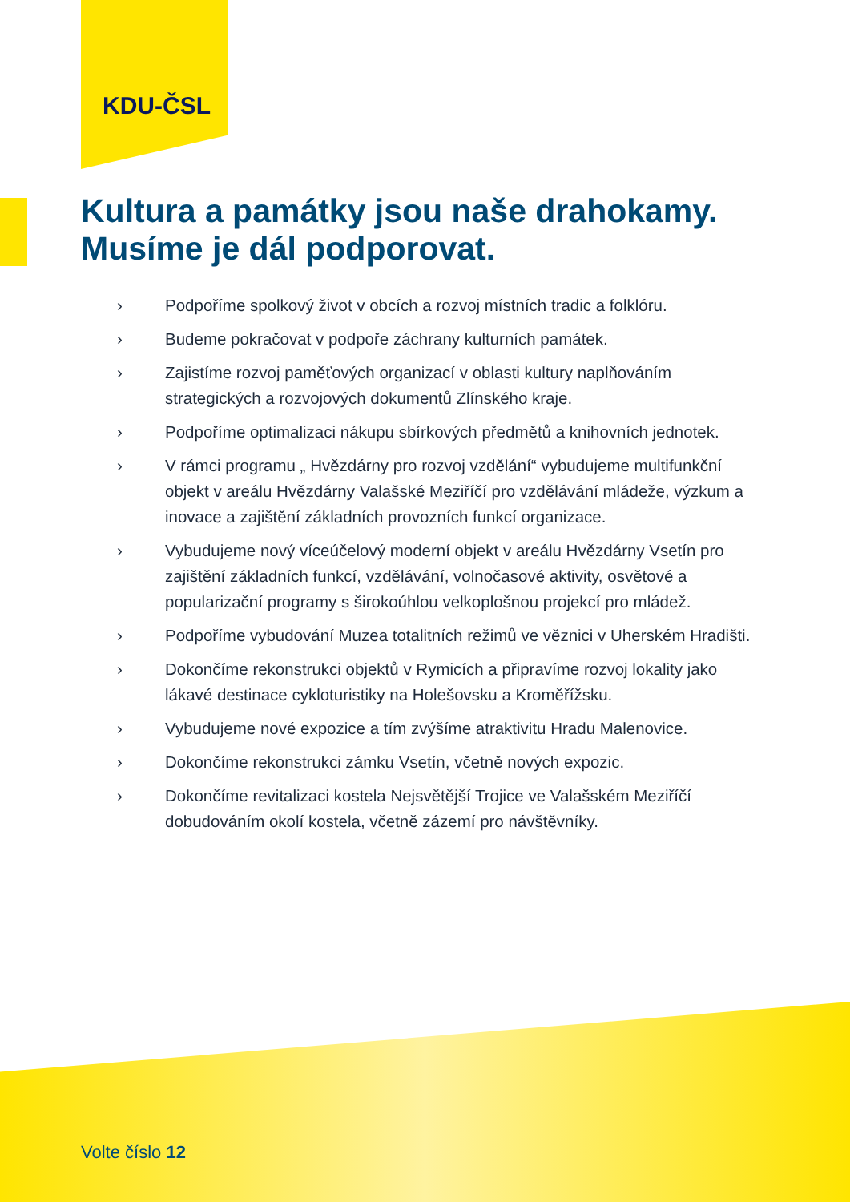KDU-ČSL
Kultura a památky jsou naše drahokamy.
Musíme je dál podporovat.
› Podpoříme spolkový život v obcích a rozvoj místních tradic a folklóru.
› Budeme pokračovat v podpoře záchrany kulturních památek.
› Zajistíme rozvoj paměťových organizací v oblasti kultury naplňováním strategických a rozvojových dokumentů Zlínského kraje.
› Podpoříme optimalizaci nákupu sbírkových předmětů a knihovních jednotek.
› V rámci programu „ Hvězdárny pro rozvoj vzdělání“ vybudujeme multifunkční objekt v areálu Hvězdárny Valašské Meziříčí pro vzdělávání mládeže, výzkum a inovace a zajištění základních provozních funkcí organizace.
› Vybudujeme nový víceúčelový moderní objekt v areálu Hvězdárny Vsetín pro zajištění základních funkcí, vzdělávání, volnočasové aktivity, osvětové a popularizační programy s širokoúhlou velkoplošnou projekcí pro mládež.
› Podpoříme vybudování Muzea totalitních režimů ve věznici v Uherském Hradišti.
› Dokončíme rekonstrukci objektů v Rymicích a připravíme rozvoj lokality jako lákavé destinace cykloturistiky na Holešovsku a Kroměřížsku.
› Vybudujeme nové expozice a tím zvýšíme atraktivitu Hradu Malenovice.
› Dokončíme rekonstrukci zámku Vsetín, včetně nových expozic.
› Dokončíme revitalizaci kostela Nejsvětější Trojice ve Valašském Meziříčí dobudováním okolí kostela, včetně zázemí pro návštěvníky.
Volte číslo 12